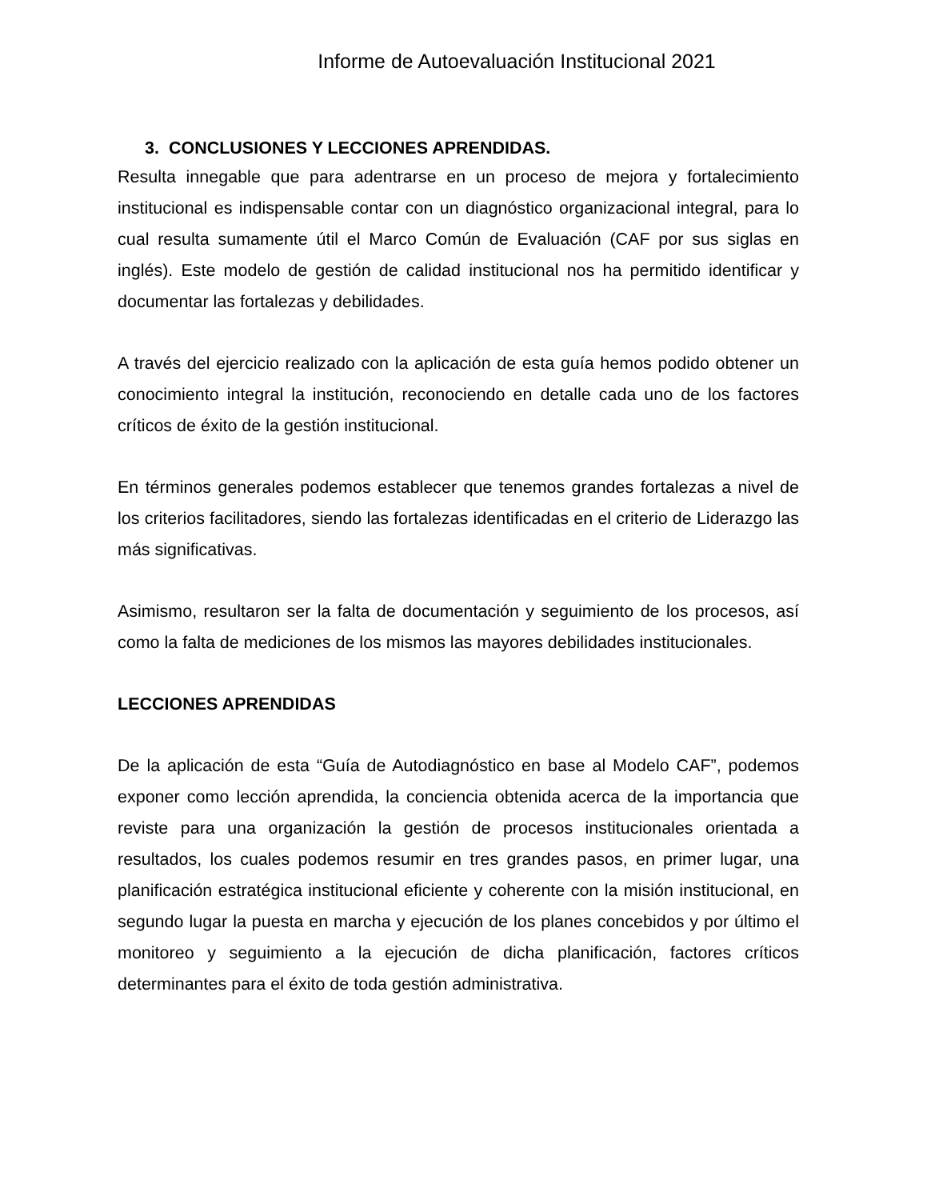Informe de Autoevaluación Institucional 2021
3. CONCLUSIONES Y LECCIONES APRENDIDAS.
Resulta innegable que para adentrarse en un proceso de mejora y fortalecimiento institucional es indispensable contar con un diagnóstico organizacional integral, para lo cual resulta sumamente útil el Marco Común de Evaluación (CAF por sus siglas en inglés). Este modelo de gestión de calidad institucional nos ha permitido identificar y documentar las fortalezas y debilidades.
A través del ejercicio realizado con la aplicación de esta guía hemos podido obtener un conocimiento integral la institución, reconociendo en detalle cada uno de los factores críticos de éxito de la gestión institucional.
En términos generales podemos establecer que tenemos grandes fortalezas a nivel de los criterios facilitadores, siendo las fortalezas identificadas en el criterio de Liderazgo las más significativas.
Asimismo, resultaron ser la falta de documentación y seguimiento de los procesos, así como la falta de mediciones de los mismos las mayores debilidades institucionales.
LECCIONES APRENDIDAS
De la aplicación de esta “Guía de Autodiagnóstico en base al Modelo CAF”, podemos exponer como lección aprendida, la conciencia obtenida acerca de la importancia que reviste para una organización la gestión de procesos institucionales orientada a resultados, los cuales podemos resumir en tres grandes pasos, en primer lugar, una planificación estratégica institucional eficiente y coherente con la misión institucional, en segundo lugar la puesta en marcha y ejecución de los planes concebidos y por último el monitoreo y seguimiento a la ejecución de dicha planificación, factores críticos determinantes para el éxito de toda gestión administrativa.